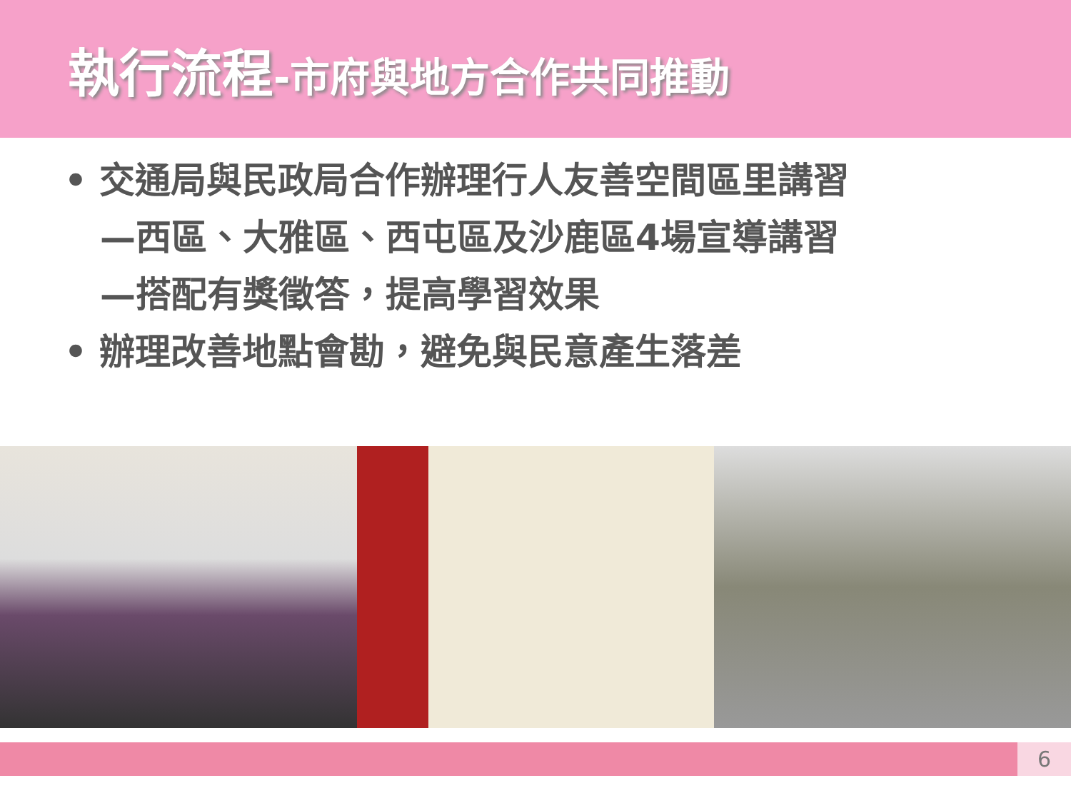執行流程-市府與地方合作共同推動
• 交通局與民政局合作辦理行人友善空間區里講習
—西區、大雅區、西屯區及沙鹿區4場宣導講習
—搭配有獎徵答，提高學習效果
• 辦理改善地點會勘，避免與民意產生落差
6